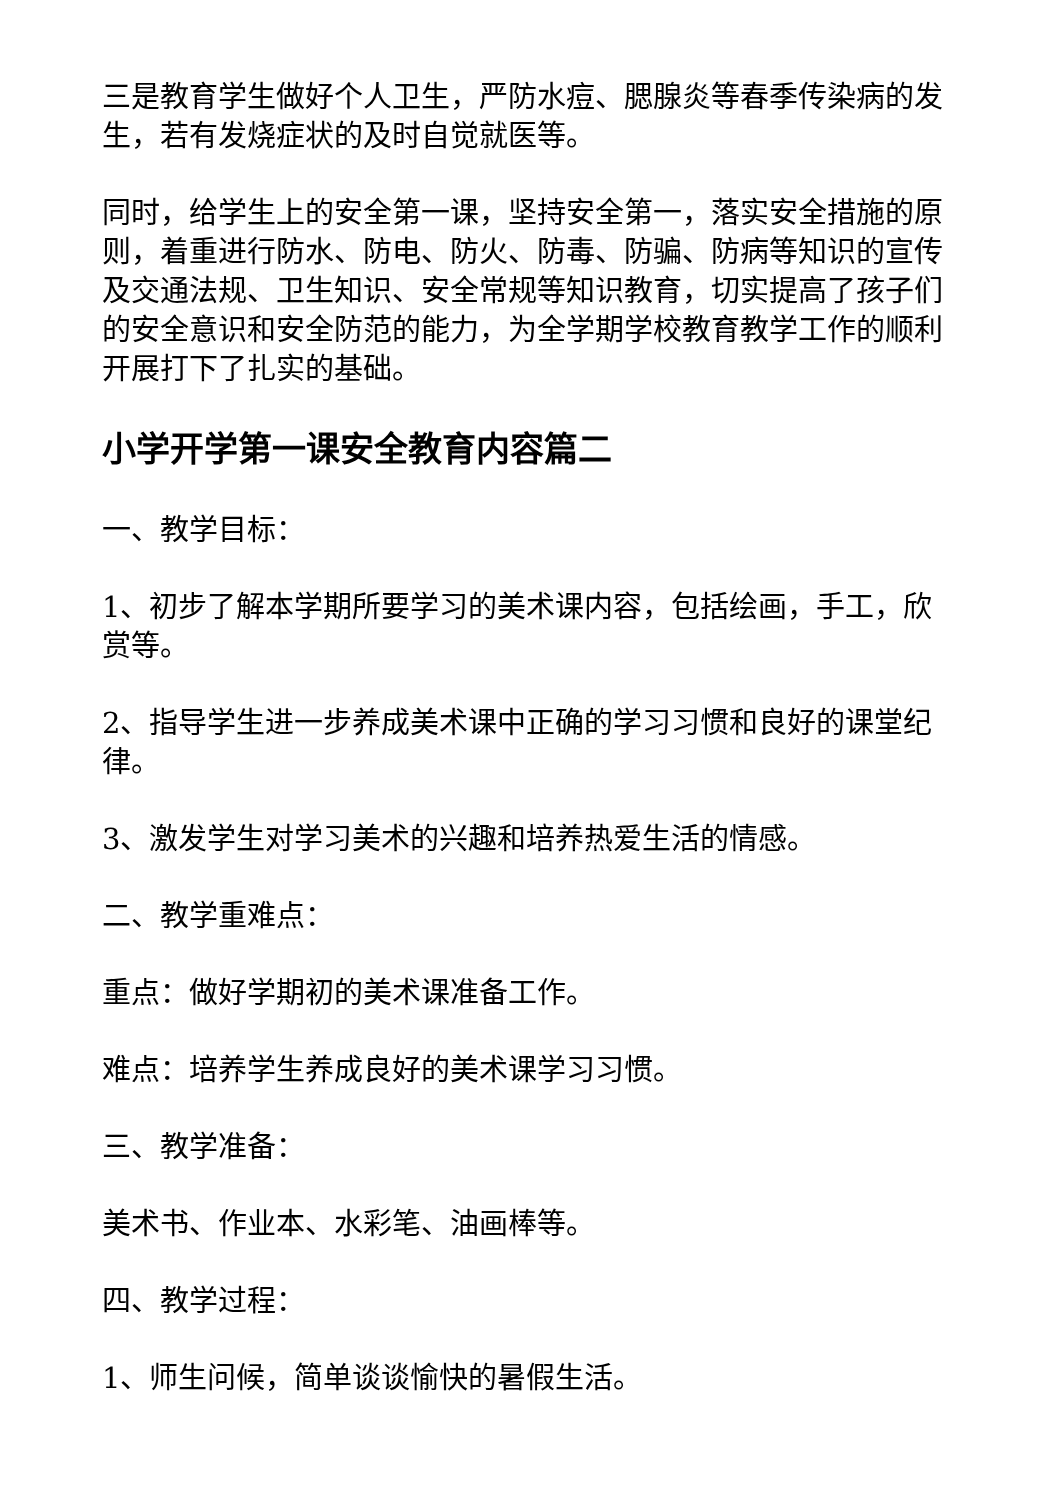三是教育学生做好个人卫生，严防水痘、腮腺炎等春季传染病的发生，若有发烧症状的及时自觉就医等。
同时，给学生上的安全第一课，坚持安全第一，落实安全措施的原则，着重进行防水、防电、防火、防毒、防骗、防病等知识的宣传及交通法规、卫生知识、安全常规等知识教育，切实提高了孩子们的安全意识和安全防范的能力，为全学期学校教育教学工作的顺利开展打下了扎实的基础。
小学开学第一课安全教育内容篇二
一、教学目标：
1、初步了解本学期所要学习的美术课内容，包括绘画，手工，欣赏等。
2、指导学生进一步养成美术课中正确的学习习惯和良好的课堂纪律。
3、激发学生对学习美术的兴趣和培养热爱生活的情感。
二、教学重难点：
重点：做好学期初的美术课准备工作。
难点：培养学生养成良好的美术课学习习惯。
三、教学准备：
美术书、作业本、水彩笔、油画棒等。
四、教学过程：
1、师生问候，简单谈谈愉快的暑假生活。